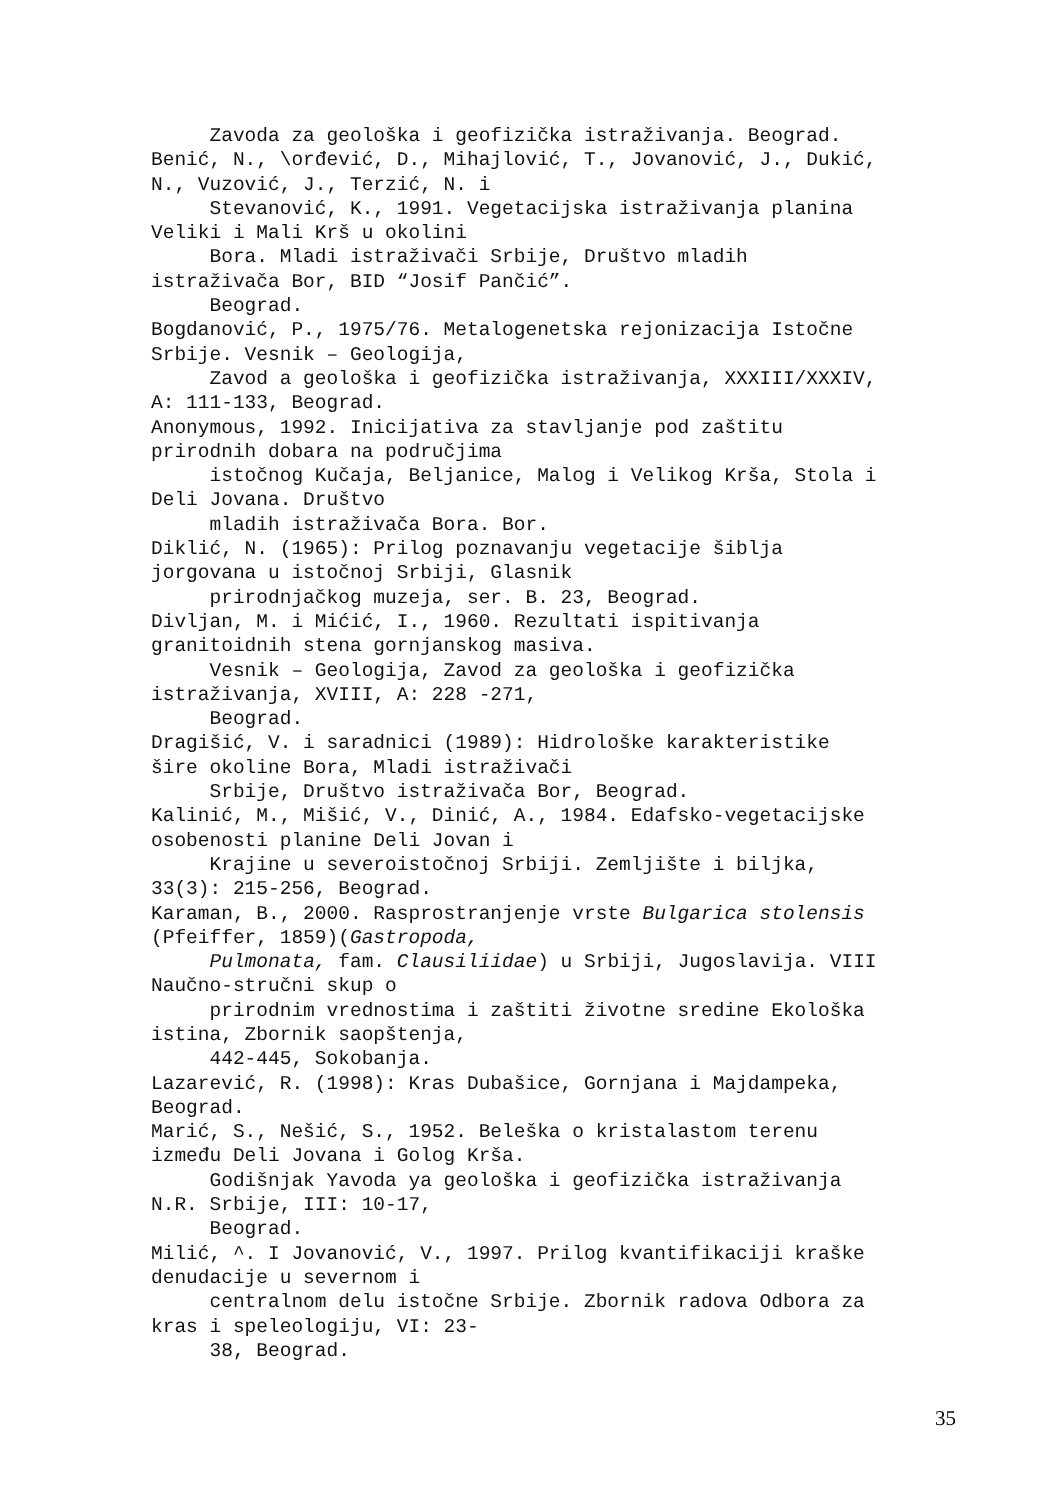Zavoda za geološka i geofizička istraživanja. Beograd. Benić, N., \orđević, D., Mihajlović, T., Jovanović, J., Dukić, N., Vuzović, J., Terzić, N. i Stevanović, K., 1991. Vegetacijska istraživanja planina Veliki i Mali Krš u okolini Bora. Mladi istraživači Srbije, Društvo mladih istraživača Bor, BID “Josif Pančić”. Beograd. Bogdanović, P., 1975/76. Metalogenetska rejonizacija Istočne Srbije. Vesnik – Geologija, Zavod a geološka i geofizička istraživanja, XXXIII/XXXIV, A: 111-133, Beograd. Anonymous, 1992. Inicijativa za stavljanje pod zaštitu prirodnih dobara na područjima istočnog Kučaja, Beljanice, Malog i Velikog Krša, Stola i Deli Jovana. Društvo mladih istraživača Bora. Bor. Diklić, N. (1965): Prilog poznavanju vegetacije šiblja jorgovana u istočnoj Srbiji, Glasnik prirodnjačkog muzeja, ser. B. 23, Beograd. Divljan, M. i Mićić, I., 1960. Rezultati ispitivanja granitoidnih stena gornjanskog masiva. Vesnik – Geologija, Zavod za geološka i geofizička istraživanja, XVIII, A: 228 -271, Beograd. Dragišić, V. i saradnici (1989): Hidrološke karakteristike šire okoline Bora, Mladi istraživači Srbije, Društvo istraživača Bor, Beograd. Kalinić, M., Mišić, V., Dinić, A., 1984. Edafsko-vegetacijske osobenosti planine Deli Jovan i Krajine u severoistočnoj Srbiji. Zemljište i biljka, 33(3): 215-256, Beograd. Karaman, B., 2000. Rasprostranjenje vrste Bulgarica stolensis (Pfeiffer, 1859)(Gastropoda, Pulmonata, fam. Clausiliidae) u Srbiji, Jugoslavija. VIII Naučno-stručni skup o prirodnim vrednostima i zaštiti životne sredine Ekološka istina, Zbornik saopštenja, 442-445, Sokobanja. Lazarević, R. (1998): Kras Dubašice, Gornjana i Majdampeka, Beograd. Marić, S., Nešić, S., 1952. Beleška o kristalastom terenu između Deli Jovana i Golog Krša. Godišnjak Yavoda ya geološka i geofizička istraživanja N.R. Srbije, III: 10-17, Beograd. Milić, ^. I Jovanović, V., 1997. Prilog kvantifikaciji kraške denudacije u severnom i centralnom delu istočne Srbije. Zbornik radova Odbora za kras i speleologiju, VI: 23- 38, Beograd.
35